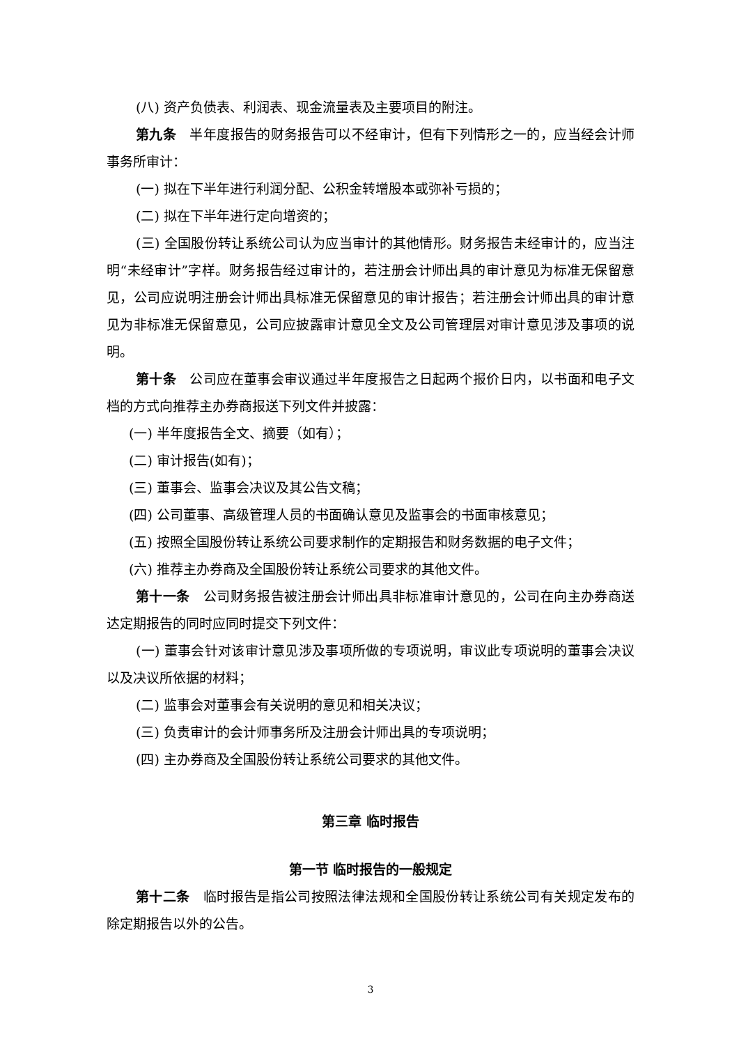(八) 资产负债表、利润表、现金流量表及主要项目的附注。
第九条　半年度报告的财务报告可以不经审计，但有下列情形之一的，应当经会计师事务所审计：
(一) 拟在下半年进行利润分配、公积金转增股本或弥补亏损的；
(二) 拟在下半年进行定向增资的；
(三) 全国股份转让系统公司认为应当审计的其他情形。财务报告未经审计的，应当注明“未经审计”字样。财务报告经过审计的，若注册会计师出具的审计意见为标准无保留意见，公司应说明注册会计师出具标准无保留意见的审计报告；若注册会计师出具的审计意见为非标准无保留意见，公司应披露审计意见全文及公司管理层对审计意见涉及事项的说明。
第十条　公司应在董事会审议通过半年度报告之日起两个报价日内，以书面和电子文档的方式向推荐主办券商报送下列文件并披露：
(一) 半年度报告全文、摘要（如有）；
(二) 审计报告(如有)；
(三) 董事会、监事会决议及其公告文稿；
(四) 公司董事、高级管理人员的书面确认意见及监事会的书面审核意见；
(五) 按照全国股份转让系统公司要求制作的定期报告和财务数据的电子文件；
(六) 推荐主办券商及全国股份转让系统公司要求的其他文件。
第十一条　公司财务报告被注册会计师出具非标准审计意见的，公司在向主办券商送达定期报告的同时应同时提交下列文件：
(一) 董事会针对该审计意见涉及事项所做的专项说明，审议此专项说明的董事会决议以及决议所依据的材料；
(二) 监事会对董事会有关说明的意见和相关决议；
(三) 负责审计的会计师事务所及注册会计师出具的专项说明；
(四) 主办券商及全国股份转让系统公司要求的其他文件。
第三章 临时报告
第一节 临时报告的一般规定
第十二条　临时报告是指公司按照法律法规和全国股份转让系统公司有关规定发布的除定期报告以外的公告。
3